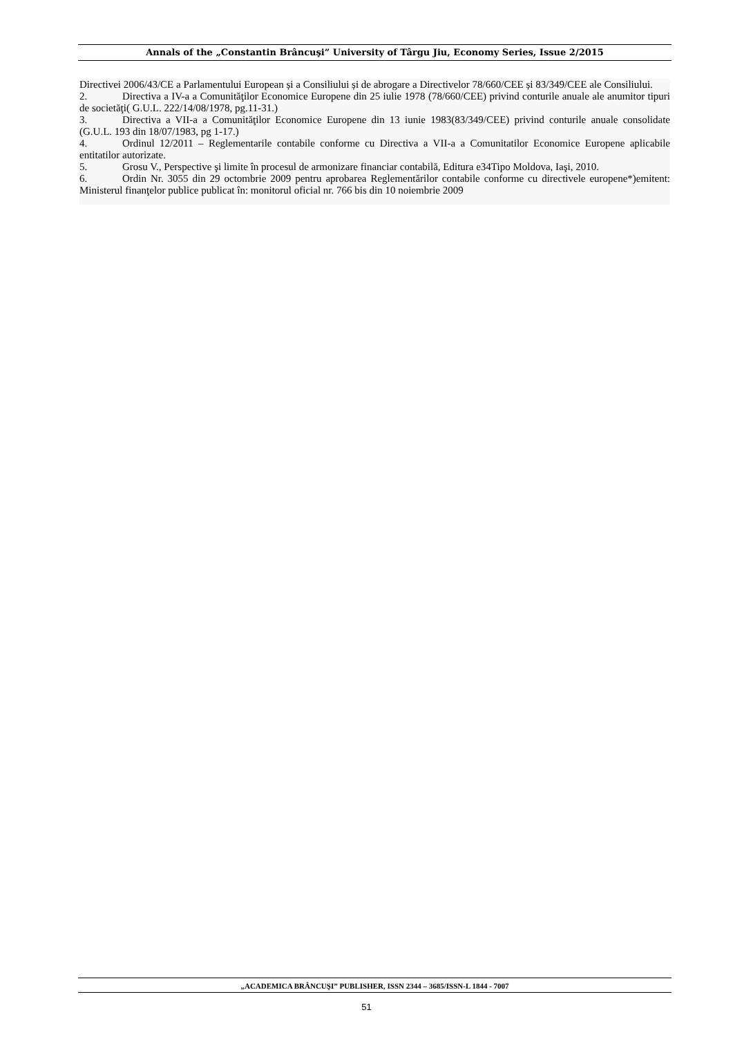Annals of the „Constantin Brâncuşi” University of Târgu Jiu, Economy Series, Issue 2/2015
Directivei 2006/43/CE a Parlamentului European și a Consiliului și de abrogare a Directivelor 78/660/CEE și 83/349/CEE ale Consiliului.
2. Directiva a IV-a a Comunităţilor Economice Europene din 25 iulie 1978 (78/660/CEE) privind conturile anuale ale anumitor tipuri de societăţi( G.U.L. 222/14/08/1978, pg.11-31.)
3. Directiva a VII-a a Comunităţilor Economice Europene din 13 iunie 1983(83/349/CEE) privind conturile anuale consolidate (G.U.L. 193 din 18/07/1983, pg 1-17.)
4. Ordinul 12/2011 – Reglementarile contabile conforme cu Directiva a VII-a a Comunitatilor Economice Europene aplicabile entitatilor autorizate.
5. Grosu V., Perspective şi limite în procesul de armonizare financiar contabilă, Editura e34Tipo Moldova, Iaşi, 2010.
6. Ordin Nr. 3055 din 29 octombrie 2009 pentru aprobarea Reglementărilor contabile conforme cu directivele europene*)emitent: Ministerul finanţelor publice publicat în: monitorul oficial nr. 766 bis din 10 noiembrie 2009
„ACADEMICA BRÂNCUŞI” PUBLISHER, ISSN 2344 – 3685/ISSN-L 1844 - 7007
51